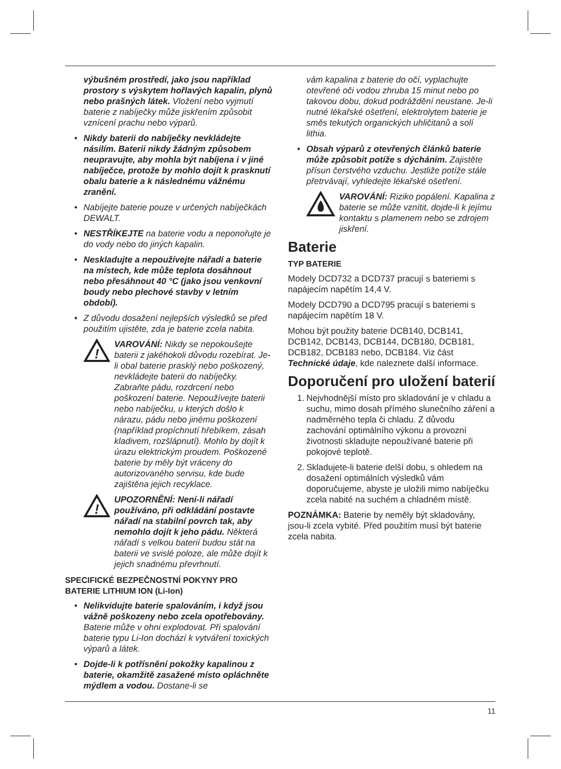výbušném prostředí, jako jsou například prostory s výskytem hořlavých kapalin, plynů nebo prašných látek. Vložení nebo vyjmutí baterie z nabíječky může jiskřením způsobit vznícení prachu nebo výparů.
• Nikdy baterii do nabíječky nevkládejte násilím. Baterii nikdy žádným způsobem neupravujte, aby mohla být nabíjena i v jiné nabíječce, protože by mohlo dojít k prasknutí obalu baterie a k následnému vážnému zranění.
• Nabíjejte baterie pouze v určených nabíječkách DEWALT.
• NESTŘÍKEJTE na baterie vodu a neponořujte je do vody nebo do jiných kapalin.
• Neskladujte a nepoužívejte nářadí a baterie na místech, kde může teplota dosáhnout nebo přesáhnout 40 °C (jako jsou venkovní boudy nebo plechové stavby v letním období).
• Z důvodu dosažení nejlepších výsledků se před použitím ujistěte, zda je baterie zcela nabita.
!
VAROVÁNÍ: Nikdy se nepokoušejte baterii z jakéhokoli důvodu rozebírat. Je-li obal baterie prasklý nebo poškozený, nevkládejte baterii do nabíječky. Zabraňte pádu, rozdrcení nebo poškození baterie. Nepoužívejte baterii nebo nabíječku, u kterých došlo k nárazu, pádu nebo jinému poškození (například propíchnutí hřebíkem, zásah kladivem, rozšlápnutí). Mohlo by dojít k úrazu elektrickým proudem. Poškozené baterie by měly být vráceny do autorizovaného servisu, kde bude zajištěna jejich recyklace.
!
UPOZORNĚNÍ: Není-li nářadí používáno, při odkládání postavte nářadí na stabilní povrch tak, aby nemohlo dojít k jeho pádu. Některá nářadí s velkou baterií budou stát na baterii ve svislé poloze, ale může dojít k jejich snadnému převrhnutí.
SPECIFICKÉ BEZPEČNOSTNÍ POKYNY PRO BATERIE LITHIUM ION (Li-Ion)
• Nelikvidujte baterie spalováním, i když jsou vážně poškozeny nebo zcela opotřebovány. Baterie může v ohni explodovat. Při spalování baterie typu Li-Ion dochází k vytváření toxických výparů a látek.
• Dojde-li k potřísnění pokožky kapalinou z baterie, okamžitě zasažené místo opláchněte mýdlem a vodou. Dostane-li se
vám kapalina z baterie do očí, vyplachujte otevřené oči vodou zhruba 15 minut nebo po takovou dobu, dokud podráždění neustane. Je-li nutné lékařské ošetření, elektrolytem baterie je směs tekutých organických uhličitanů a solí lithia.
• Obsah výparů z otevřených článků baterie může způsobit potíže s dýcháním. Zajistěte přísun čerstvého vzduchu. Jestliže potíže stále přetrvávají, vyhledejte lékařské ošetření.
VAROVÁNÍ: Riziko popálení. Kapalina z baterie se může vznítit, dojde-li k jejímu kontaktu s plamenem nebo se zdrojem jiskření.
Baterie
TYP BATERIE
Modely DCD732 a DCD737 pracují s bateriemi s napájecím napětím 14,4 V.
Modely DCD790 a DCD795 pracují s bateriemi s napájecím napětím 18 V.
Mohou být použity baterie DCB140, DCB141, DCB142, DCB143, DCB144, DCB180, DCB181, DCB182, DCB183 nebo, DCB184. Viz část Technické údaje, kde naleznete další informace.
Doporučení pro uložení baterií
1. Nejvhodnější místo pro skladování je v chladu a suchu, mimo dosah přímého slunečního záření a nadměrného tepla či chladu. Z důvodu zachování optimálního výkonu a provozní životnosti skladujte nepoužívané baterie při pokojové teplotě.
2. Skladujete-li baterie delší dobu, s ohledem na dosažení optimálních výsledků vám doporučujeme, abyste je uložili mimo nabíječku zcela nabité na suchém a chladném místě.
POZNÁMKA: Baterie by neměly být skladovány, jsou-li zcela vybité. Před použitím musí být baterie zcela nabita.
11